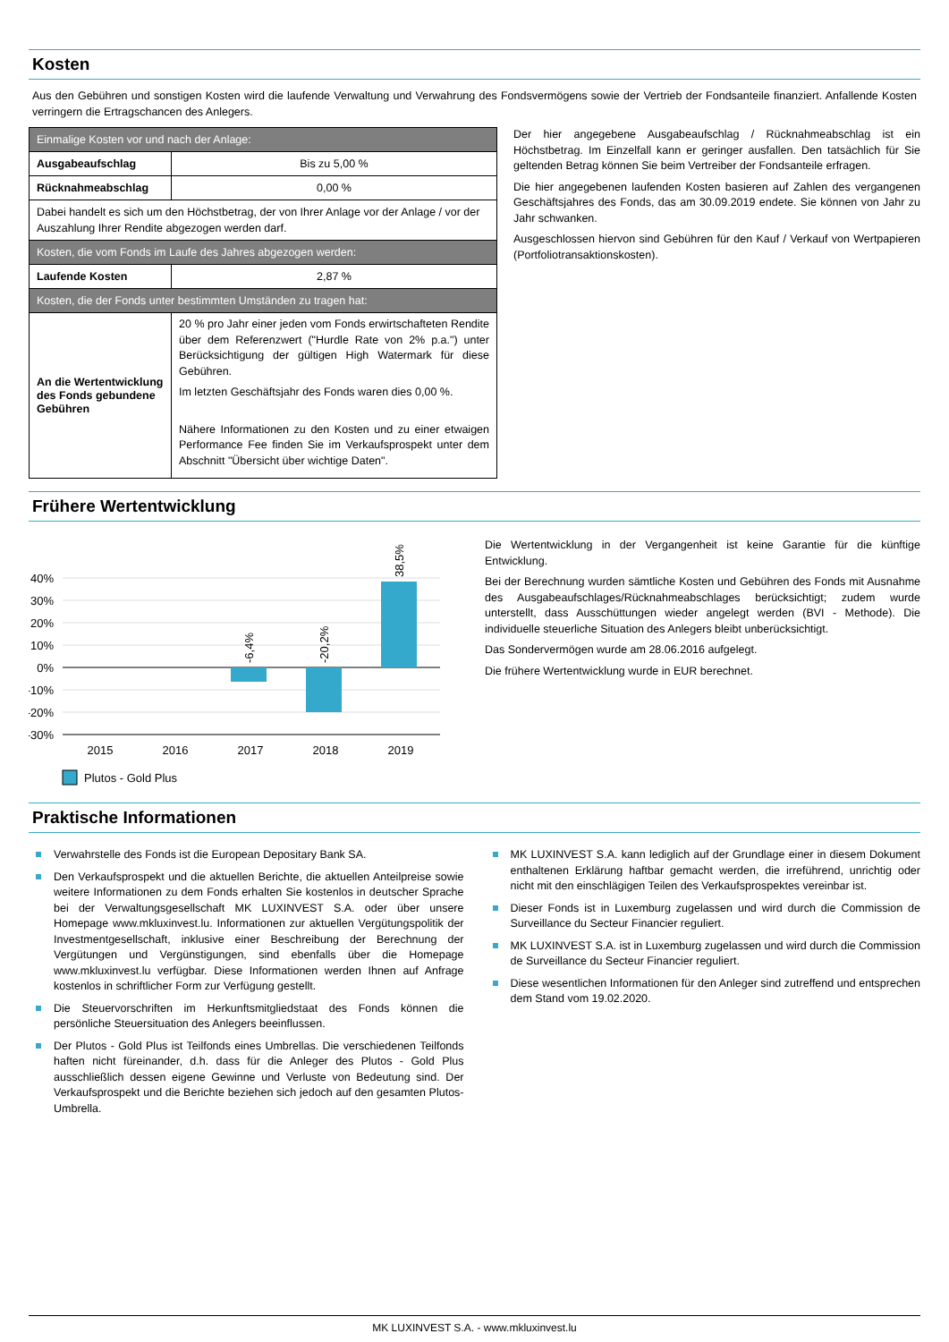Kosten
Aus den Gebühren und sonstigen Kosten wird die laufende Verwaltung und Verwahrung des Fondsvermögens sowie der Vertrieb der Fondsanteile finanziert. Anfallende Kosten verringern die Ertragschancen des Anlegers.
| Einmalige Kosten vor und nach der Anlage: | |
| Ausgabeaufschlag | Bis zu 5,00 % |
| Rücknahmeabschlag | 0,00 % |
| Dabei handelt es sich um den Höchstbetrag, der von Ihrer Anlage vor der Anlage / vor der Auszahlung Ihrer Rendite abgezogen werden darf. | |
| Kosten, die vom Fonds im Laufe des Jahres abgezogen werden: | |
| Laufende Kosten | 2,87 % |
| Kosten, die der Fonds unter bestimmten Umständen zu tragen hat: | |
| An die Wertentwicklung des Fonds gebundene Gebühren | 20 % pro Jahr einer jeden vom Fonds erwirtschafteten Rendite über dem Referenzwert ("Hurdle Rate von 2% p.a.") unter Berücksichtigung der gültigen High Watermark für diese Gebühren. Im letzten Geschäftsjahr des Fonds waren dies 0,00 %. Nähere Informationen zu den Kosten und zu einer etwaigen Performance Fee finden Sie im Verkaufsprospekt unter dem Abschnitt "Übersicht über wichtige Daten". |
Der hier angegebene Ausgabeaufschlag / Rücknahmeabschlag ist ein Höchstbetrag. Im Einzelfall kann er geringer ausfallen. Den tatsächlich für Sie geltenden Betrag können Sie beim Vertreiber der Fondsanteile erfragen.
Die hier angegebenen laufenden Kosten basieren auf Zahlen des vergangenen Geschäftsjahres des Fonds, das am 30.09.2019 endete. Sie können von Jahr zu Jahr schwanken.
Ausgeschlossen hiervon sind Gebühren für den Kauf / Verkauf von Wertpapieren (Portfoliotransaktionskosten).
Frühere Wertentwicklung
40%
30%
20%
10%
0%
-10%
-20%
-30%
-6,4%
-20,2%
38,5%
2015
2016
2017
2018
2019
Plutos - Gold Plus
Die Wertentwicklung in der Vergangenheit ist keine Garantie für die künftige Entwicklung.
Bei der Berechnung wurden sämtliche Kosten und Gebühren des Fonds mit Ausnahme des Ausgabeaufschlages/Rücknahmeabschlages berücksichtigt; zudem wurde unterstellt, dass Ausschüttungen wieder angelegt werden (BVI - Methode). Die individuelle steuerliche Situation des Anlegers bleibt unberücksichtigt.
Das Sondervermögen wurde am 28.06.2016 aufgelegt.
Die frühere Wertentwicklung wurde in EUR berechnet.
Praktische Informationen
Verwahrstelle des Fonds ist die European Depositary Bank SA.
Den Verkaufsprospekt und die aktuellen Berichte, die aktuellen Anteilpreise sowie weitere Informationen zu dem Fonds erhalten Sie kostenlos in deutscher Sprache bei der Verwaltungsgesellschaft MK LUXINVEST S.A. oder über unsere Homepage www.mkluxinvest.lu. Informationen zur aktuellen Vergütungspolitik der Investmentgesellschaft, inklusive einer Beschreibung der Berechnung der Vergütungen und Vergünstigungen, sind ebenfalls über die Homepage www.mkluxinvest.lu verfügbar. Diese Informationen werden Ihnen auf Anfrage kostenlos in schriftlicher Form zur Verfügung gestellt.
Die Steuervorschriften im Herkunftsmitgliedstaat des Fonds können die persönliche Steuersituation des Anlegers beeinflussen.
Der Plutos - Gold Plus ist Teilfonds eines Umbrellas. Die verschiedenen Teilfonds haften nicht füreinander, d.h. dass für die Anleger des Plutos - Gold Plus ausschließlich dessen eigene Gewinne und Verluste von Bedeutung sind. Der Verkaufsprospekt und die Berichte beziehen sich jedoch auf den gesamten Plutos-Umbrella.
MK LUXINVEST S.A. kann lediglich auf der Grundlage einer in diesem Dokument enthaltenen Erklärung haftbar gemacht werden, die irreführend, unrichtig oder nicht mit den einschlägigen Teilen des Verkaufsprospektes vereinbar ist.
Dieser Fonds ist in Luxemburg zugelassen und wird durch die Commission de Surveillance du Secteur Financier reguliert.
MK LUXINVEST S.A. ist in Luxemburg zugelassen und wird durch die Commission de Surveillance du Secteur Financier reguliert.
Diese wesentlichen Informationen für den Anleger sind zutreffend und entsprechen dem Stand vom 19.02.2020.
MK LUXINVEST S.A. - www.mkluxinvest.lu